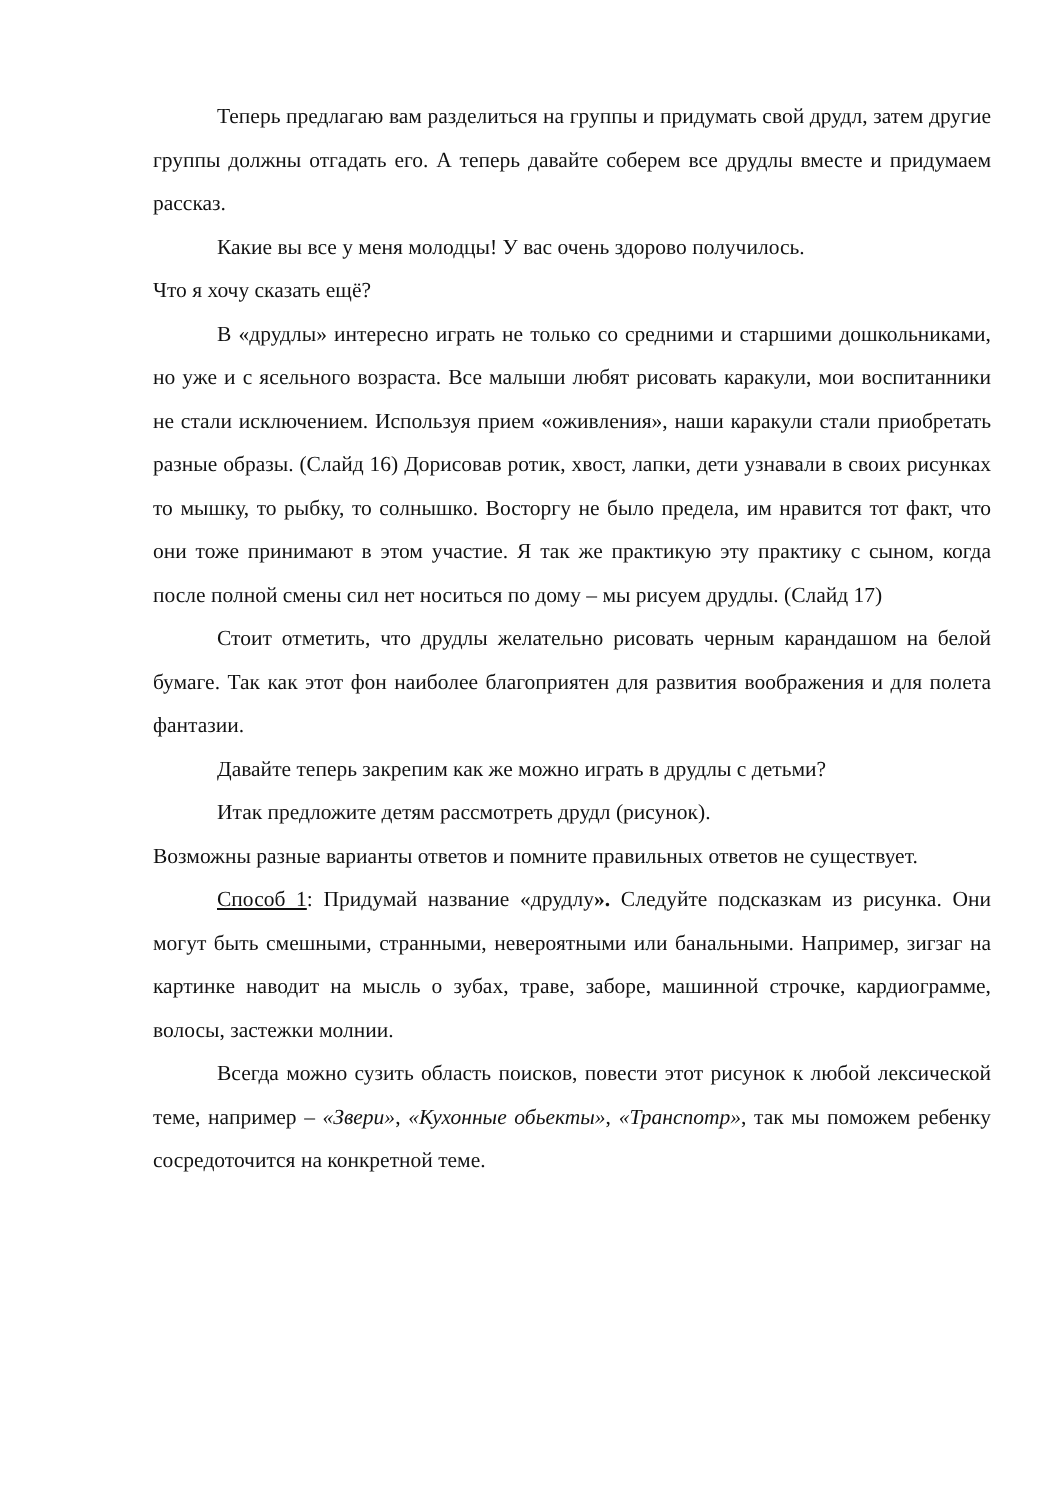Теперь предлагаю вам разделиться на группы и придумать свой друдл, затем другие группы должны отгадать его. А теперь давайте соберем все друдлы вместе и придумаем рассказ.
Какие вы все у меня молодцы! У вас очень здорово получилось.
Что я хочу сказать ещё?
В «друдлы» интересно играть не только со средними и старшими дошкольниками, но уже и с ясельного возраста. Все малыши любят рисовать каракули, мои воспитанники не стали исключением. Используя прием «оживления», наши каракули стали приобретать разные образы. (Слайд 16) Дорисовав ротик, хвост, лапки, дети узнавали в своих рисунках то мышку, то рыбку, то солнышко. Восторгу не было предела, им нравится тот факт, что они тоже принимают в этом участие. Я так же практикую эту практику с сыном, когда после полной смены сил нет носиться по дому – мы рисуем друдлы. (Слайд 17)
Стоит отметить, что друдлы желательно рисовать черным карандашом на белой бумаге. Так как этот фон наиболее благоприятен для развития воображения и для полета фантазии.
Давайте теперь закрепим как же можно играть в друдлы с детьми?
Итак предложите детям рассмотреть друдл (рисунок).
Возможны разные варианты ответов и помните правильных ответов не существует.
Способ 1: Придумай название «друдлу». Следуйте подсказкам из рисунка. Они могут быть смешными, странными, невероятными или банальными. Например, зигзаг на картинке наводит на мысль о зубах, траве, заборе, машинной строчке, кардиограмме, волосы, застежки молнии.
Всегда можно сузить область поисков, повести этот рисунок к любой лексической теме, например – «Звери», «Кухонные обьекты», «Транспотр», так мы поможем ребенку сосредоточится на конкретной теме.